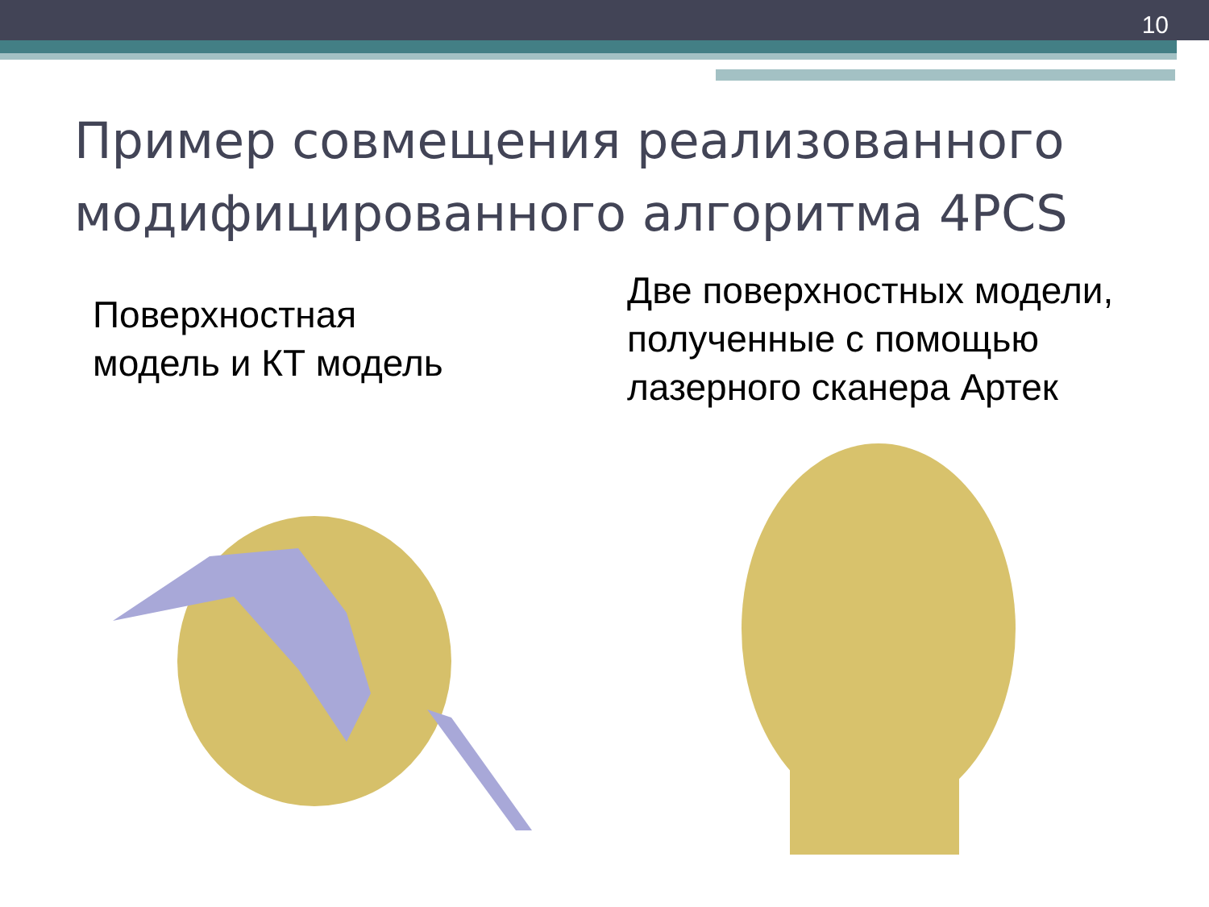10
Пример совмещения реализованного
модифицированного алгоритма 4PCS
Поверхностная
модель и КТ модель
Две поверхностных модели,
полученные с помощью
лазерного сканера Артек